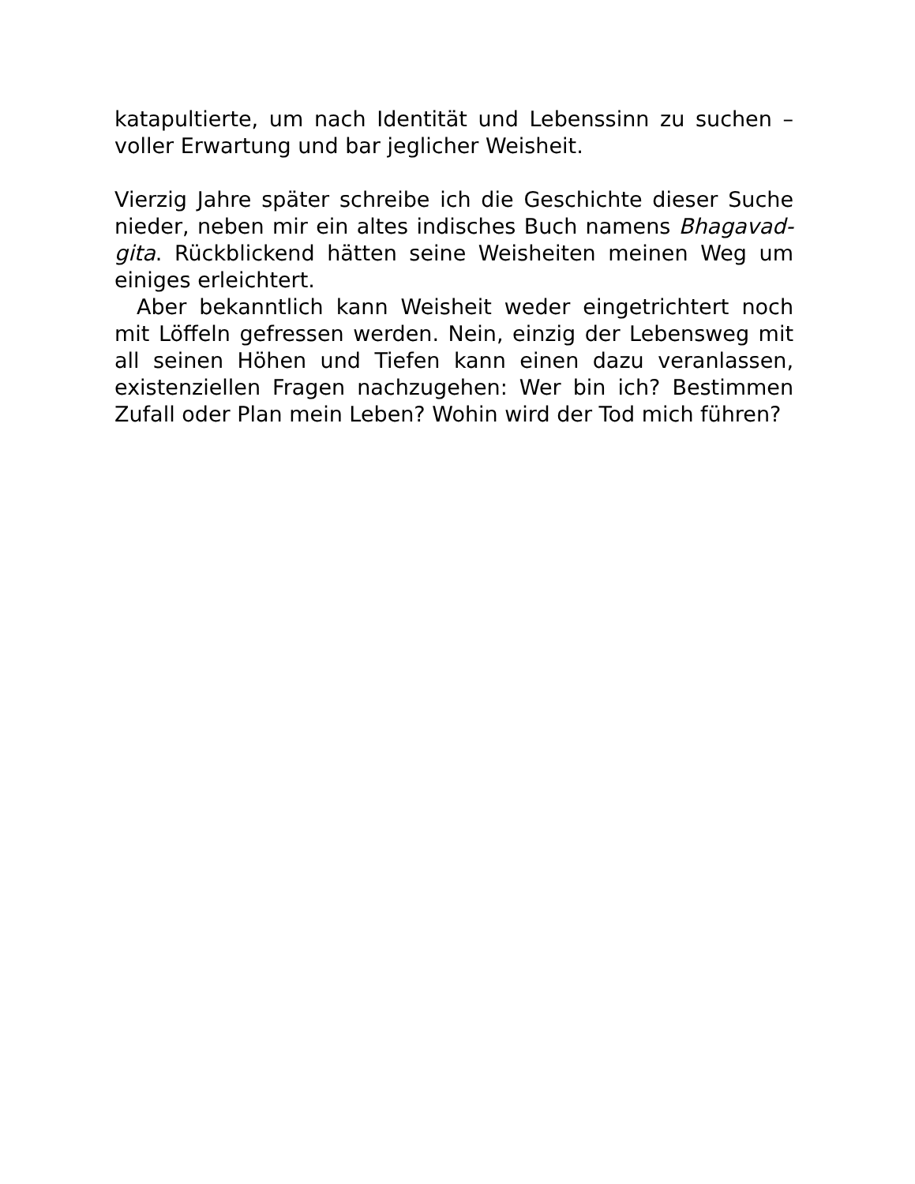katapultierte, um nach Identität und Lebenssinn zu suchen – voller Erwartung und bar jeglicher Weisheit.
Vierzig Jahre später schreibe ich die Geschichte dieser Suche nieder, neben mir ein altes indisches Buch namens Bhagavad-gita. Rückblickend hätten seine Weisheiten meinen Weg um einiges erleichtert.
Aber bekanntlich kann Weisheit weder eingetrichtert noch mit Löffeln gefressen werden. Nein, einzig der Lebensweg mit all seinen Höhen und Tiefen kann einen dazu veranlassen, existenziellen Fragen nachzugehen: Wer bin ich? Bestimmen Zufall oder Plan mein Leben? Wohin wird der Tod mich führen?